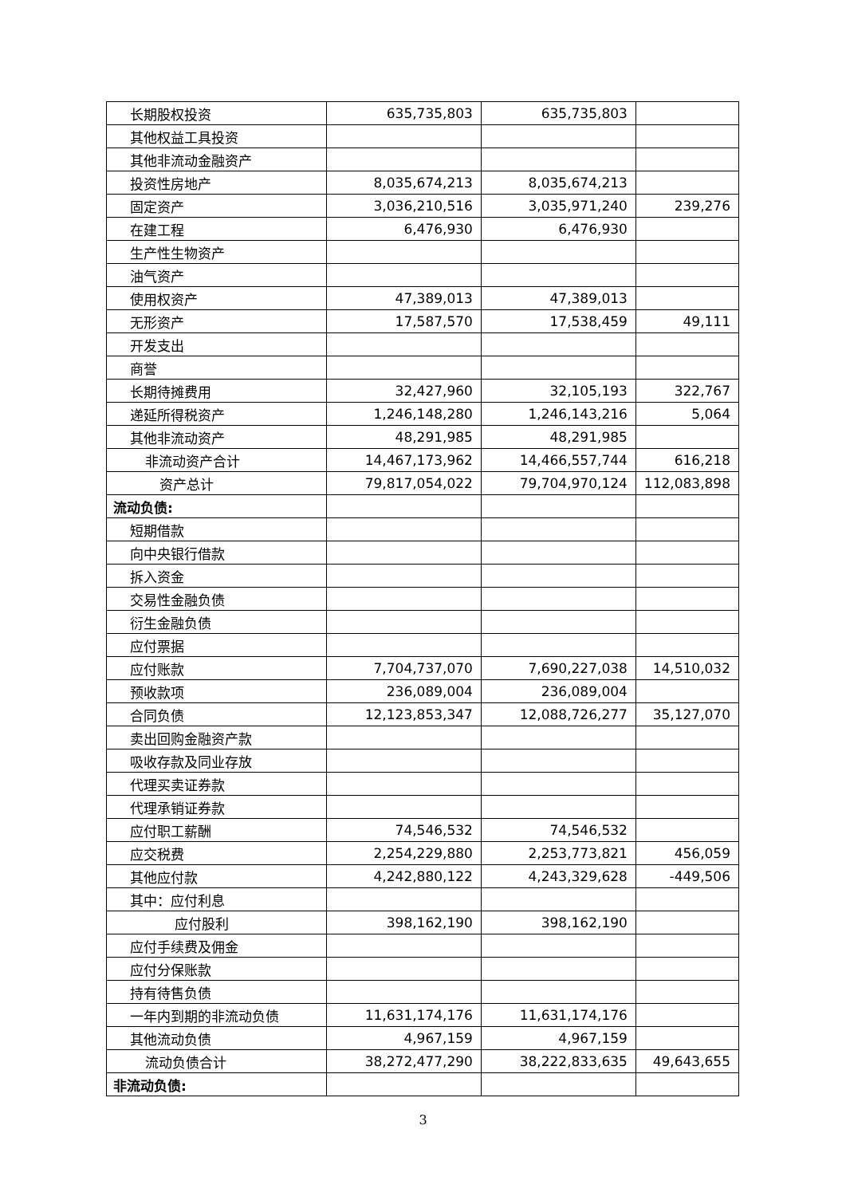| 长期股权投资 | 635,735,803 | 635,735,803 | |
| 其他权益工具投资 | | | |
| 其他非流动金融资产 | | | |
| 投资性房地产 | 8,035,674,213 | 8,035,674,213 | |
| 固定资产 | 3,036,210,516 | 3,035,971,240 | 239,276 |
| 在建工程 | 6,476,930 | 6,476,930 | |
| 生产性生物资产 | | | |
| 油气资产 | | | |
| 使用权资产 | 47,389,013 | 47,389,013 | |
| 无形资产 | 17,587,570 | 17,538,459 | 49,111 |
| 开发支出 | | | |
| 商誉 | | | |
| 长期待摊费用 | 32,427,960 | 32,105,193 | 322,767 |
| 递延所得税资产 | 1,246,148,280 | 1,246,143,216 | 5,064 |
| 其他非流动资产 | 48,291,985 | 48,291,985 | |
| 非流动资产合计 | 14,467,173,962 | 14,466,557,744 | 616,218 |
| 资产总计 | 79,817,054,022 | 79,704,970,124 | 112,083,898 |
| 流动负债: | | | |
| 短期借款 | | | |
| 向中央银行借款 | | | |
| 拆入资金 | | | |
| 交易性金融负债 | | | |
| 衍生金融负债 | | | |
| 应付票据 | | | |
| 应付账款 | 7,704,737,070 | 7,690,227,038 | 14,510,032 |
| 预收款项 | 236,089,004 | 236,089,004 | |
| 合同负债 | 12,123,853,347 | 12,088,726,277 | 35,127,070 |
| 卖出回购金融资产款 | | | |
| 吸收存款及同业存放 | | | |
| 代理买卖证券款 | | | |
| 代理承销证券款 | | | |
| 应付职工薪酬 | 74,546,532 | 74,546,532 | |
| 应交税费 | 2,254,229,880 | 2,253,773,821 | 456,059 |
| 其他应付款 | 4,242,880,122 | 4,243,329,628 | -449,506 |
| 其中：应付利息 | | | |
| 应付股利 | 398,162,190 | 398,162,190 | |
| 应付手续费及佣金 | | | |
| 应付分保账款 | | | |
| 持有待售负债 | | | |
| 一年内到期的非流动负债 | 11,631,174,176 | 11,631,174,176 | |
| 其他流动负债 | 4,967,159 | 4,967,159 | |
| 流动负债合计 | 38,272,477,290 | 38,222,833,635 | 49,643,655 |
| 非流动负债: | | | |
3